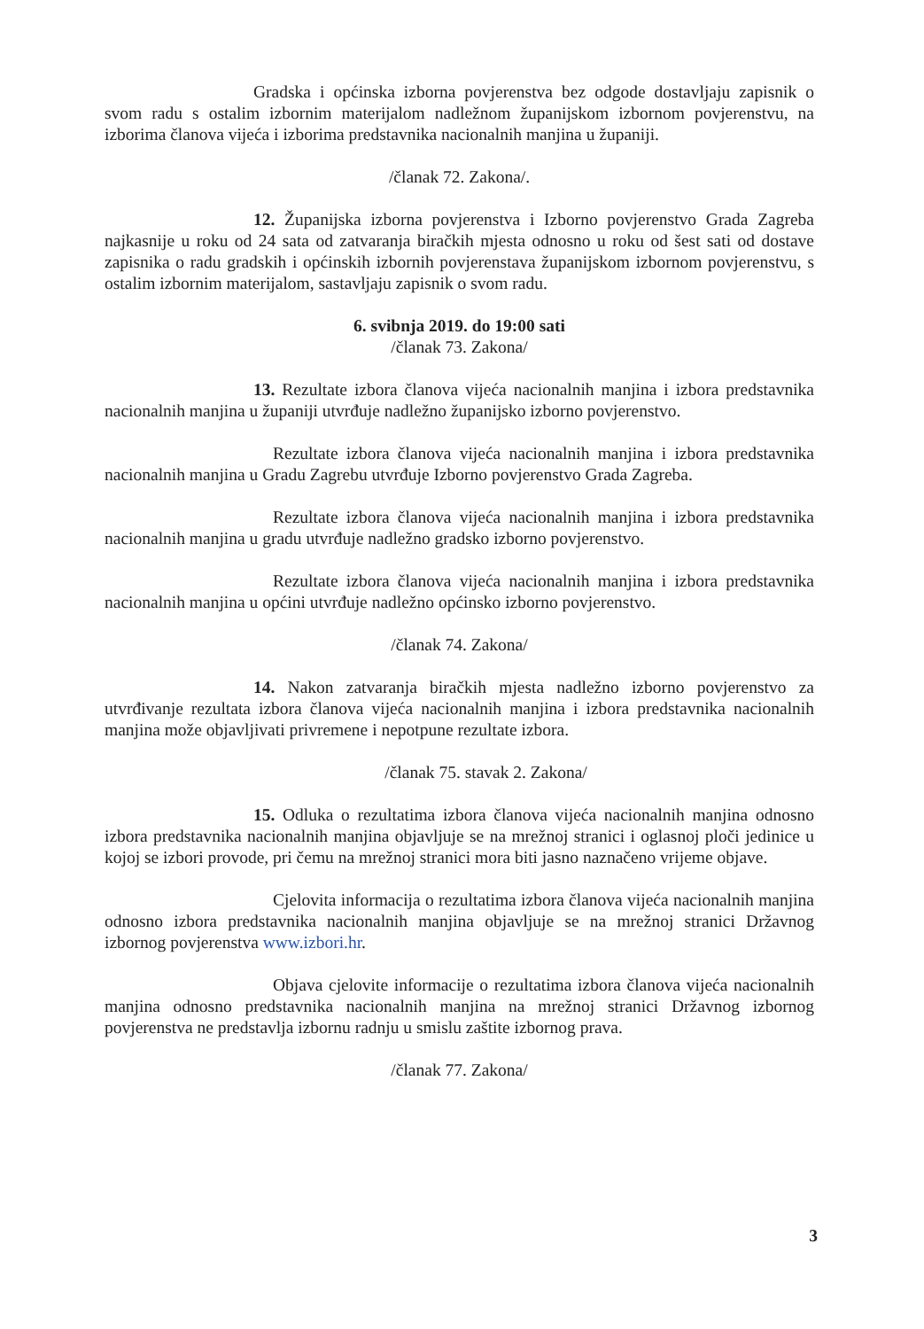Gradska i općinska izborna povjerenstva bez odgode dostavljaju zapisnik o svom radu s ostalim izbornim materijalom nadležnom županijskom izbornom povjerenstvu, na izborima članova vijeća i izborima predstavnika nacionalnih manjina u županiji.
/članak 72. Zakona/.
12. Županijska izborna povjerenstva i Izborno povjerenstvo Grada Zagreba najkasnije u roku od 24 sata od zatvaranja biračkih mjesta odnosno u roku od šest sati od dostave zapisnika o radu gradskih i općinskih izbornih povjerenstava županijskom izbornom povjerenstvu, s ostalim izbornim materijalom, sastavljaju zapisnik o svom radu.
6. svibnja 2019. do 19:00 sati
/članak 73. Zakona/
13. Rezultate izbora članova vijeća nacionalnih manjina i izbora predstavnika nacionalnih manjina u županiji utvrđuje nadležno županijsko izborno povjerenstvo.
Rezultate izbora članova vijeća nacionalnih manjina i izbora predstavnika nacionalnih manjina u Gradu Zagrebu utvrđuje Izborno povjerenstvo Grada Zagreba.
Rezultate izbora članova vijeća nacionalnih manjina i izbora predstavnika nacionalnih manjina u gradu utvrđuje nadležno gradsko izborno povjerenstvo.
Rezultate izbora članova vijeća nacionalnih manjina i izbora predstavnika nacionalnih manjina u općini utvrđuje nadležno općinsko izborno povjerenstvo.
/članak 74. Zakona/
14. Nakon zatvaranja biračkih mjesta nadležno izborno povjerenstvo za utvrđivanje rezultata izbora članova vijeća nacionalnih manjina i izbora predstavnika nacionalnih manjina može objavljivati privremene i nepotpune rezultate izbora.
/članak 75. stavak 2. Zakona/
15. Odluka o rezultatima izbora članova vijeća nacionalnih manjina odnosno izbora predstavnika nacionalnih manjina objavljuje se na mrežnoj stranici i oglasnoj ploči jedinice u kojoj se izbori provode, pri čemu na mrežnoj stranici mora biti jasno naznačeno vrijeme objave.
Cjelovita informacija o rezultatima izbora članova vijeća nacionalnih manjina odnosno izbora predstavnika nacionalnih manjina objavljuje se na mrežnoj stranici Državnog izbornog povjerenstva www.izbori.hr.
Objava cjelovite informacije o rezultatima izbora članova vijeća nacionalnih manjina odnosno predstavnika nacionalnih manjina na mrežnoj stranici Državnog izbornog povjerenstva ne predstavlja izbornu radnju u smislu zaštite izbornog prava.
/članak 77. Zakona/
3